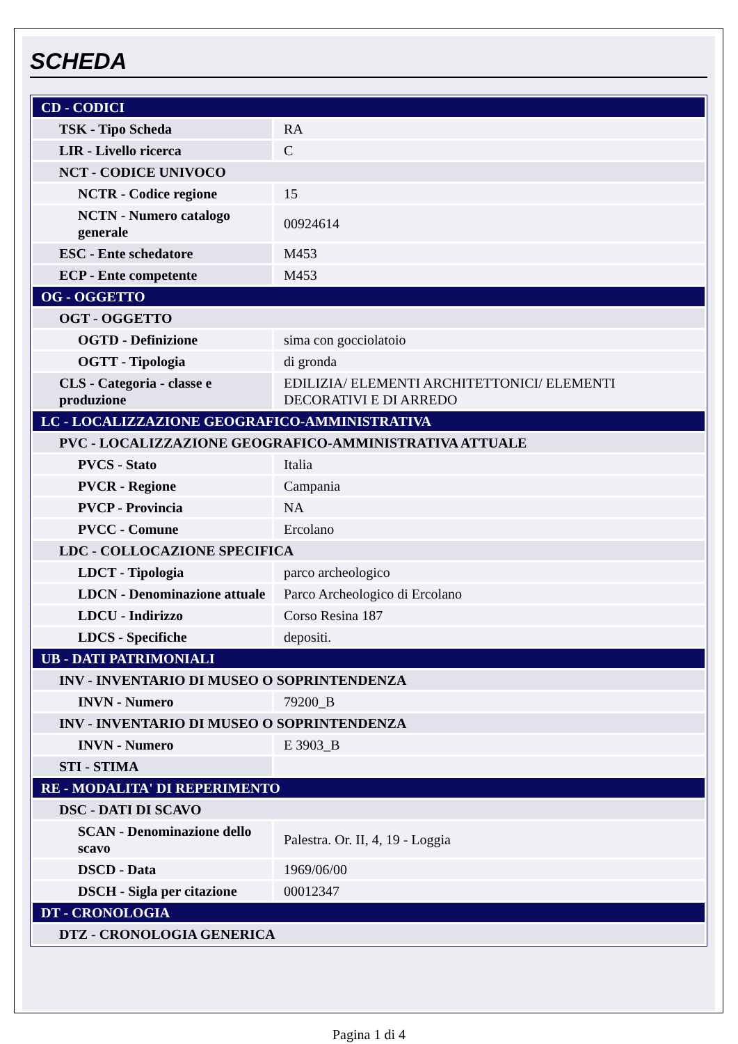SCHEDA
| CD - CODICI | |
| TSK - Tipo Scheda | RA |
| LIR - Livello ricerca | C |
| NCT - CODICE UNIVOCO | |
| NCTR - Codice regione | 15 |
| NCTN - Numero catalogo generale | 00924614 |
| ESC - Ente schedatore | M453 |
| ECP - Ente competente | M453 |
| OG - OGGETTO | |
| OGT - OGGETTO | |
| OGTD - Definizione | sima con gocciolatoio |
| OGTT - Tipologia | di gronda |
| CLS - Categoria - classe e produzione | EDILIZIA/ ELEMENTI ARCHITETTONICI/ ELEMENTI DECORATIVI E DI ARREDO |
| LC - LOCALIZZAZIONE GEOGRAFICO-AMMINISTRATIVA | |
| PVC - LOCALIZZAZIONE GEOGRAFICO-AMMINISTRATIVA ATTUALE | |
| PVCS - Stato | Italia |
| PVCR - Regione | Campania |
| PVCP - Provincia | NA |
| PVCC - Comune | Ercolano |
| LDC - COLLOCAZIONE SPECIFICA | |
| LDCT - Tipologia | parco archeologico |
| LDCN - Denominazione attuale | Parco Archeologico di Ercolano |
| LDCU - Indirizzo | Corso Resina 187 |
| LDCS - Specifiche | depositi. |
| UB - DATI PATRIMONIALI | |
| INV - INVENTARIO DI MUSEO O SOPRINTENDENZA | |
| INVN - Numero | 79200_B |
| INV - INVENTARIO DI MUSEO O SOPRINTENDENZA | |
| INVN - Numero | E 3903_B |
| STI - STIMA | |
| RE - MODALITA' DI REPERIMENTO | |
| DSC - DATI DI SCAVO | |
| SCAN - Denominazione dello scavo | Palestra. Or. II, 4, 19 - Loggia |
| DSCD - Data | 1969/06/00 |
| DSCH - Sigla per citazione | 00012347 |
| DT - CRONOLOGIA | |
| DTZ - CRONOLOGIA GENERICA | |
Pagina 1 di 4